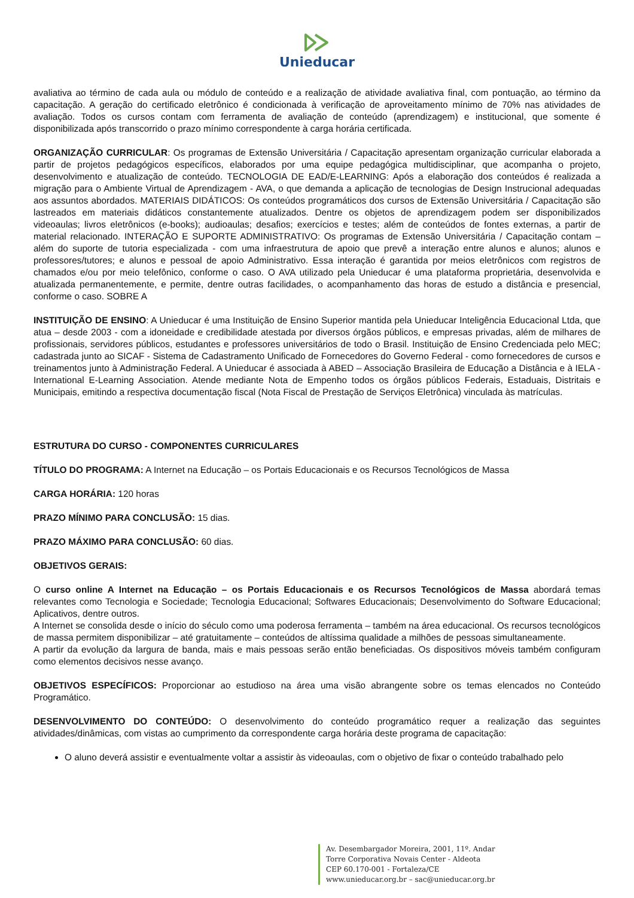Unieducar
avaliativa ao término de cada aula ou módulo de conteúdo e a realização de atividade avaliativa final, com pontuação, ao término da capacitação. A geração do certificado eletrônico é condicionada à verificação de aproveitamento mínimo de 70% nas atividades de avaliação. Todos os cursos contam com ferramenta de avaliação de conteúdo (aprendizagem) e institucional, que somente é disponibilizada após transcorrido o prazo mínimo correspondente à carga horária certificada.
ORGANIZAÇÃO CURRICULAR: Os programas de Extensão Universitária / Capacitação apresentam organização curricular elaborada a partir de projetos pedagógicos específicos, elaborados por uma equipe pedagógica multidisciplinar, que acompanha o projeto, desenvolvimento e atualização de conteúdo. TECNOLOGIA DE EAD/E-LEARNING: Após a elaboração dos conteúdos é realizada a migração para o Ambiente Virtual de Aprendizagem - AVA, o que demanda a aplicação de tecnologias de Design Instrucional adequadas aos assuntos abordados. MATERIAIS DIDÁTICOS: Os conteúdos programáticos dos cursos de Extensão Universitária / Capacitação são lastreados em materiais didáticos constantemente atualizados. Dentre os objetos de aprendizagem podem ser disponibilizados videoaulas; livros eletrônicos (e-books); audioaulas; desafios; exercícios e testes; além de conteúdos de fontes externas, a partir de material relacionado. INTERAÇÃO E SUPORTE ADMINISTRATIVO: Os programas de Extensão Universitária / Capacitação contam – além do suporte de tutoria especializada - com uma infraestrutura de apoio que prevê a interação entre alunos e alunos; alunos e professores/tutores; e alunos e pessoal de apoio Administrativo. Essa interação é garantida por meios eletrônicos com registros de chamados e/ou por meio telefônico, conforme o caso. O AVA utilizado pela Unieducar é uma plataforma proprietária, desenvolvida e atualizada permanentemente, e permite, dentre outras facilidades, o acompanhamento das horas de estudo a distância e presencial, conforme o caso. SOBRE A
INSTITUIÇÃO DE ENSINO: A Unieducar é uma Instituição de Ensino Superior mantida pela Unieducar Inteligência Educacional Ltda, que atua – desde 2003 - com a idoneidade e credibilidade atestada por diversos órgãos públicos, e empresas privadas, além de milhares de profissionais, servidores públicos, estudantes e professores universitários de todo o Brasil. Instituição de Ensino Credenciada pelo MEC; cadastrada junto ao SICAF - Sistema de Cadastramento Unificado de Fornecedores do Governo Federal - como fornecedores de cursos e treinamentos junto à Administração Federal. A Unieducar é associada à ABED – Associação Brasileira de Educação a Distância e à IELA - International E-Learning Association. Atende mediante Nota de Empenho todos os órgãos públicos Federais, Estaduais, Distritais e Municipais, emitindo a respectiva documentação fiscal (Nota Fiscal de Prestação de Serviços Eletrônica) vinculada às matrículas.
ESTRUTURA DO CURSO - COMPONENTES CURRICULARES
TÍTULO DO PROGRAMA: A Internet na Educação – os Portais Educacionais e os Recursos Tecnológicos de Massa
CARGA HORÁRIA: 120 horas
PRAZO MÍNIMO PARA CONCLUSÃO: 15 dias.
PRAZO MÁXIMO PARA CONCLUSÃO: 60 dias.
OBJETIVOS GERAIS:
O curso online A Internet na Educação – os Portais Educacionais e os Recursos Tecnológicos de Massa abordará temas relevantes como Tecnologia e Sociedade; Tecnologia Educacional; Softwares Educacionais; Desenvolvimento do Software Educacional; Aplicativos, dentre outros.
A Internet se consolida desde o início do século como uma poderosa ferramenta – também na área educacional. Os recursos tecnológicos de massa permitem disponibilizar – até gratuitamente – conteúdos de altíssima qualidade a milhões de pessoas simultaneamente.
A partir da evolução da largura de banda, mais e mais pessoas serão então beneficiadas. Os dispositivos móveis também configuram como elementos decisivos nesse avanço.
OBJETIVOS ESPECÍFICOS: Proporcionar ao estudioso na área uma visão abrangente sobre os temas elencados no Conteúdo Programático.
DESENVOLVIMENTO DO CONTEÚDO: O desenvolvimento do conteúdo programático requer a realização das seguintes atividades/dinâmicas, com vistas ao cumprimento da correspondente carga horária deste programa de capacitação:
O aluno deverá assistir e eventualmente voltar a assistir às videoaulas, com o objetivo de fixar o conteúdo trabalhado pelo
Av. Desembargador Moreira, 2001, 11º. Andar
Torre Corporativa Novais Center - Aldeota
CEP 60.170-001 - Fortaleza/CE
www.unieducar.org.br – sac@unieducar.org.br